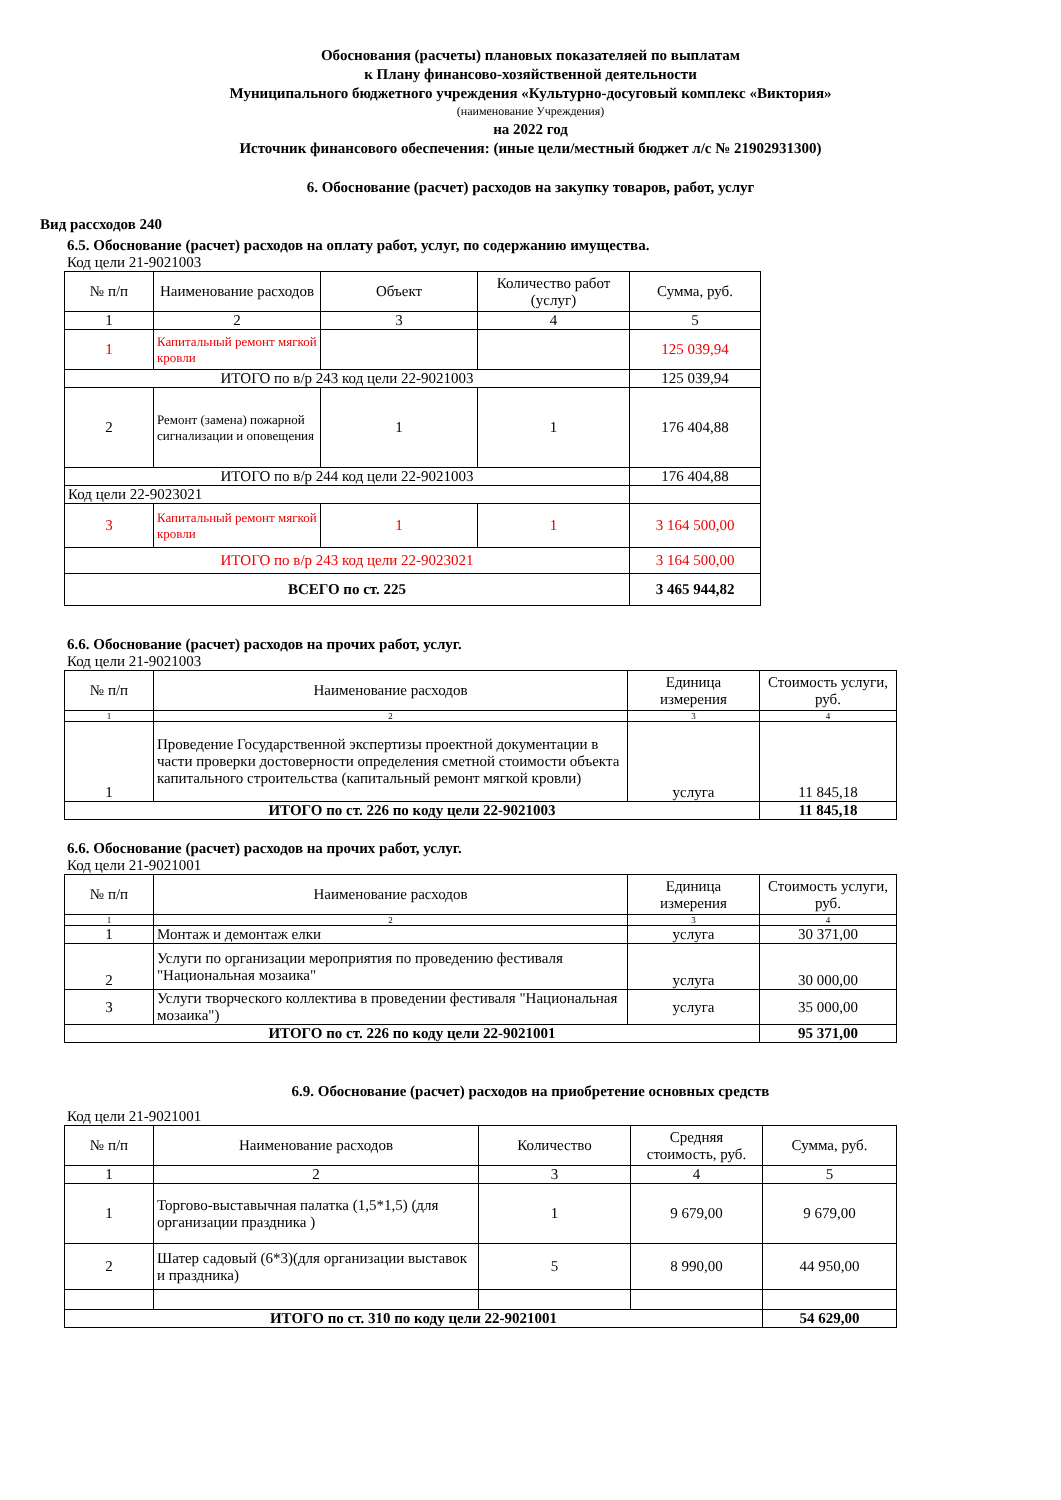Обоснования (расчеты) плановых показателяей по выплатам
к Плану финансово-хозяйственной деятельности
Муниципального бюджетного учреждения «Культурно-досуговый комплекс «Виктория»
(наименование Учреждения)
на 2022 год
Источник финансового обеспечения: (иные цели/местный бюджет л/с № 21902931300)
6. Обоснование (расчет) расходов на закупку товаров, работ, услуг
Вид рассходов 240
6.5. Обоснование (расчет) расходов на оплату работ, услуг, по содержанию имущества.
Код цели 21-9021003
| № п/п | Наименование расходов | Объект | Количество работ (услуг) | Сумма, руб. |
| --- | --- | --- | --- | --- |
| 1 | 2 | 3 | 4 | 5 |
| 1 | Капитальный ремонт мягкой кровли | | | 125 039,94 |
| ИТОГО по в/р 243 код цели 22-9021003 | | | | 125 039,94 |
| 2 | Ремонт (замена) пожарной сигнализации и оповещения | 1 | 1 | 176 404,88 |
| ИТОГО по в/р 244 код цели 22-9021003 | | | | 176 404,88 |
| Код цели 22-9023021 | | | | |
| 3 | Капитальный ремонт мягкой кровли | 1 | 1 | 3 164 500,00 |
| ИТОГО по в/р 243 код цели 22-9023021 | | | | 3 164 500,00 |
| ВСЕГО по ст. 225 | | | | 3 465 944,82 |
6.6. Обоснование (расчет) расходов на прочих работ, услуг.
Код цели 21-9021003
| № п/п | Наименование расходов | Единица измерения | Стоимость услуги, руб. |
| --- | --- | --- | --- |
| 1 | 2 | 3 | 4 |
| 1 | Проведение Государственной экспертизы проектной документации в части проверки достоверности определения сметной стоимости объекта капитального строительства (капитальный ремонт мягкой кровли) | услуга | 11 845,18 |
| ИТОГО по ст. 226 по коду цели 22-9021003 | | | 11 845,18 |
6.6. Обоснование (расчет) расходов на прочих работ, услуг.
Код цели 21-9021001
| № п/п | Наименование расходов | Единица измерения | Стоимость услуги, руб. |
| --- | --- | --- | --- |
| 1 | 2 | 3 | 4 |
| 1 | Монтаж и демонтаж елки | услуга | 30 371,00 |
| 2 | Услуги по организации мероприятия по проведению фестиваля "Национальная мозаика" | услуга | 30 000,00 |
| 3 | Услуги творческого коллектива в проведении фестиваля "Национальная мозаика") | услуга | 35 000,00 |
| ИТОГО по ст. 226 по коду цели 22-9021001 | | | 95 371,00 |
6.9. Обоснование (расчет) расходов на приобретение основных средств
Код цели 21-9021001
| № п/п | Наименование расходов | Количество | Средняя стоимость, руб. | Сумма, руб. |
| --- | --- | --- | --- | --- |
| 1 | 2 | 3 | 4 | 5 |
| 1 | Торгово-выставычная палатка (1,5*1,5) (для организации праздника ) | 1 | 9 679,00 | 9 679,00 |
| 2 | Шатер садовый (6*3)(для организации выставок и праздника) | 5 | 8 990,00 | 44 950,00 |
| ИТОГО по ст. 310 по коду цели 22-9021001 | | | | 54 629,00 |